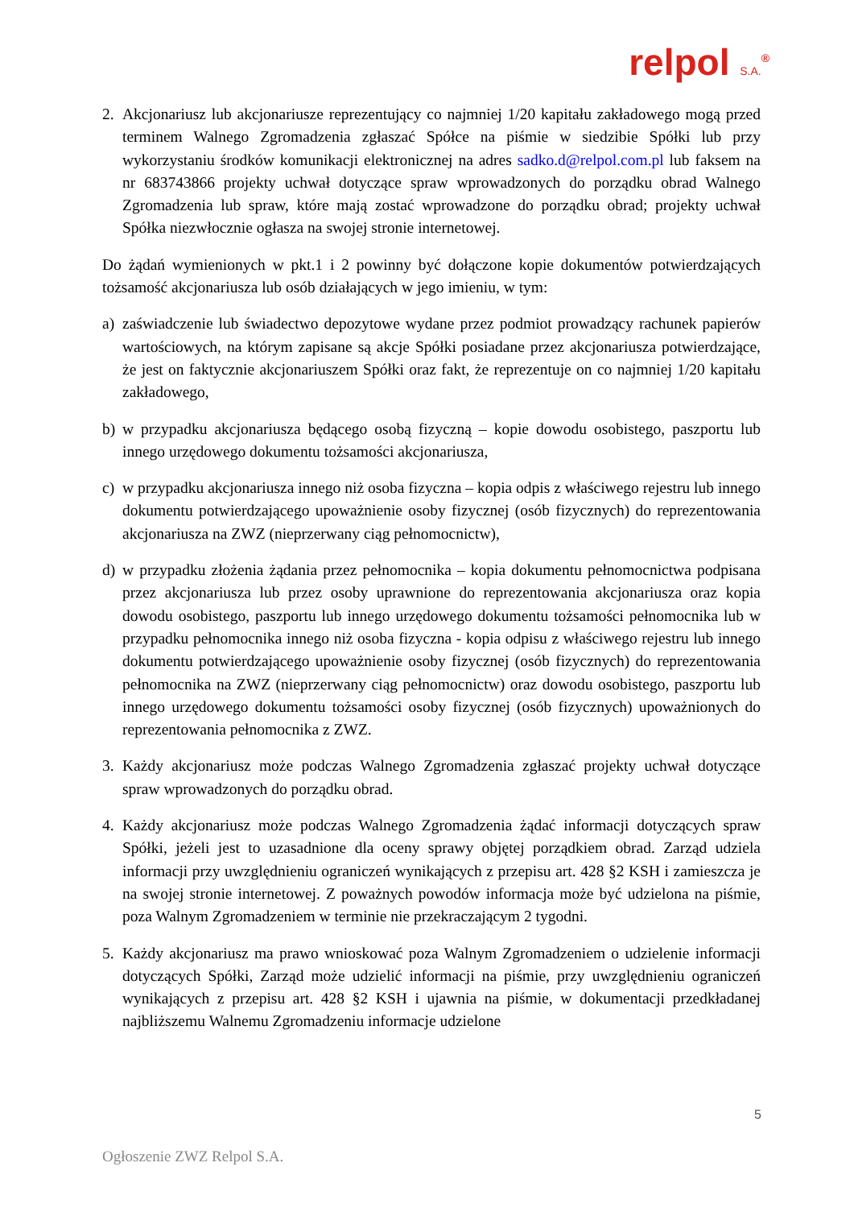relpol S.A.<sup>®</sup>
2. Akcjonariusz lub akcjonariusze reprezentujący co najmniej 1/20 kapitału zakładowego mogą przed terminem Walnego Zgromadzenia zgłaszać Spółce na piśmie w siedzibie Spółki lub przy wykorzystaniu środków komunikacji elektronicznej na adres sadko.d@relpol.com.pl lub faksem na nr 683743866 projekty uchwał dotyczące spraw wprowadzonych do porządku obrad Walnego Zgromadzenia lub spraw, które mają zostać wprowadzone do porządku obrad; projekty uchwał Spółka niezwłocznie ogłasza na swojej stronie internetowej.
Do żądań wymienionych w pkt.1 i 2 powinny być dołączone kopie dokumentów potwierdzających tożsamość akcjonariusza lub osób działających w jego imieniu, w tym:
a) zaświadczenie lub świadectwo depozytowe wydane przez podmiot prowadzący rachunek papierów wartościowych, na którym zapisane są akcje Spółki posiadane przez akcjonariusza potwierdzające, że jest on faktycznie akcjonariuszem Spółki oraz fakt, że reprezentuje on co najmniej 1/20 kapitału zakładowego,
b) w przypadku akcjonariusza będącego osobą fizyczną – kopie dowodu osobistego, paszportu lub innego urzędowego dokumentu tożsamości akcjonariusza,
c) w przypadku akcjonariusza innego niż osoba fizyczna – kopia odpis z właściwego rejestru lub innego dokumentu potwierdzającego upoważnienie osoby fizycznej (osób fizycznych) do reprezentowania akcjonariusza na ZWZ (nieprzerwany ciąg pełnomocnictw),
d) w przypadku złożenia żądania przez pełnomocnika – kopia dokumentu pełnomocnictwa podpisana przez akcjonariusza lub przez osoby uprawnione do reprezentowania akcjonariusza oraz kopia dowodu osobistego, paszportu lub innego urzędowego dokumentu tożsamości pełnomocnika lub w przypadku pełnomocnika innego niż osoba fizyczna - kopia odpisu z właściwego rejestru lub innego dokumentu potwierdzającego upoważnienie osoby fizycznej (osób fizycznych) do reprezentowania pełnomocnika na ZWZ (nieprzerwany ciąg pełnomocnictw) oraz dowodu osobistego, paszportu lub innego urzędowego dokumentu tożsamości osoby fizycznej (osób fizycznych) upoważnionych do reprezentowania pełnomocnika z ZWZ.
3. Każdy akcjonariusz może podczas Walnego Zgromadzenia zgłaszać projekty uchwał dotyczące spraw wprowadzonych do porządku obrad.
4. Każdy akcjonariusz może podczas Walnego Zgromadzenia żądać informacji dotyczących spraw Spółki, jeżeli jest to uzasadnione dla oceny sprawy objętej porządkiem obrad. Zarząd udziela informacji przy uwzględnieniu ograniczeń wynikających z przepisu art. 428 §2 KSH i zamieszcza je na swojej stronie internetowej. Z poważnych powodów informacja może być udzielona na piśmie, poza Walnym Zgromadzeniem w terminie nie przekraczającym 2 tygodni.
5. Każdy akcjonariusz ma prawo wnioskować poza Walnym Zgromadzeniem o udzielenie informacji dotyczących Spółki, Zarząd może udzielić informacji na piśmie, przy uwzględnieniu ograniczeń wynikających z przepisu art. 428 §2 KSH i ujawnia na piśmie, w dokumentacji przedkładanej najbliższemu Walnemu Zgromadzeniu informacje udzielone
5
Ogłoszenie ZWZ Relpol S.A.